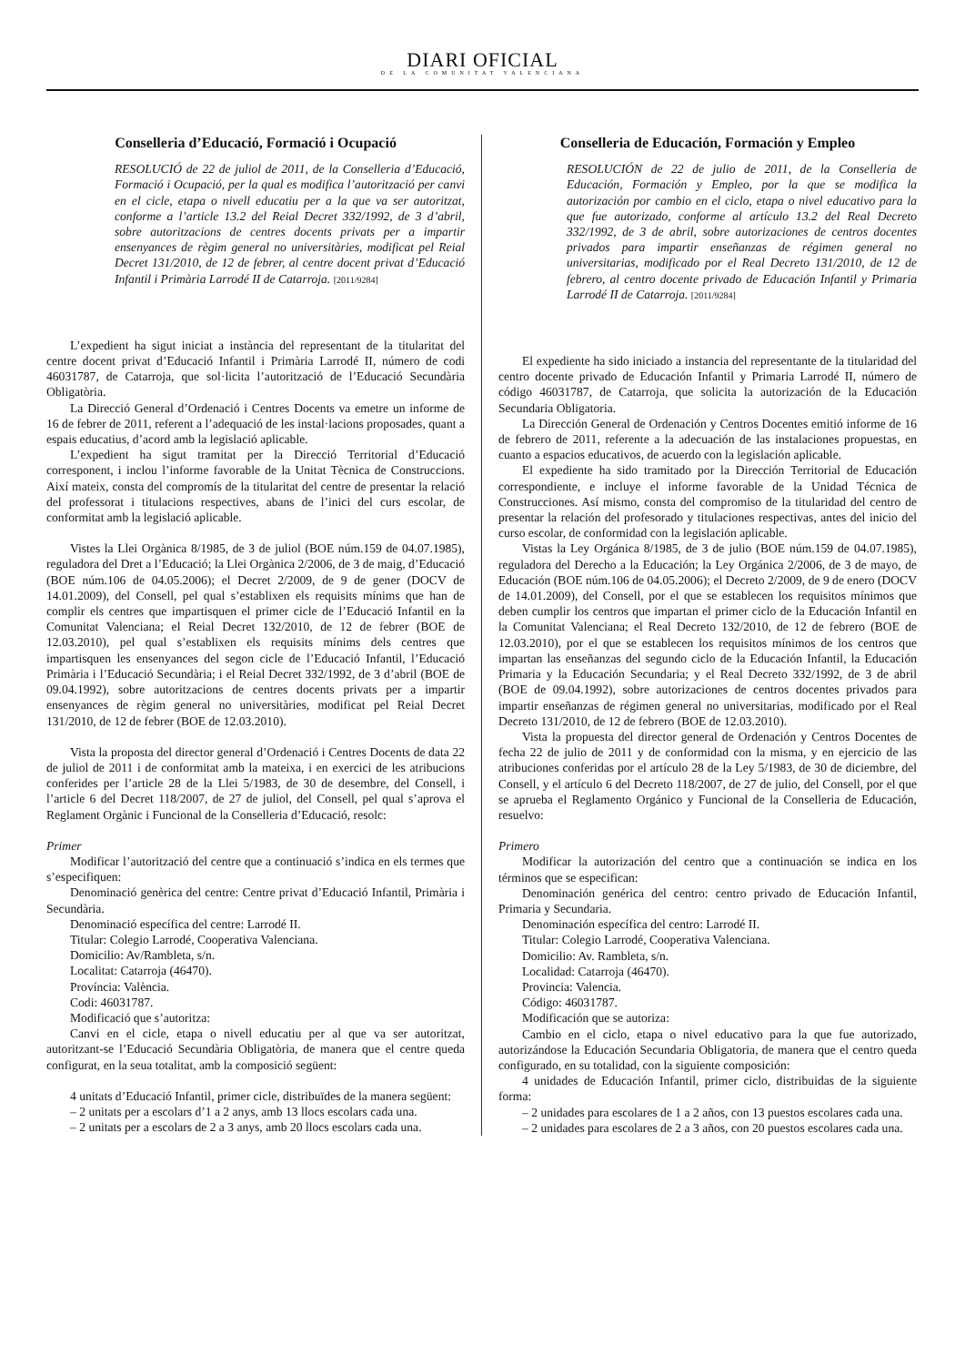DIARI OFICIAL
DE LA COMUNITAT VALENCIANA
Conselleria d’Educació, Formació i Ocupació
RESOLUCIÓ de 22 de juliol de 2011, de la Conselleria d’Educació, Formació i Ocupació, per la qual es modifica l’autorització per canvi en el cicle, etapa o nivell educatiu per a la que va ser autoritzat, conforme a l’article 13.2 del Reial Decret 332/1992, de 3 d’abril, sobre autoritzacions de centres docents privats per a impartir ensenyances de règim general no universitàries, modificat pel Reial Decret 131/2010, de 12 de febrer, al centre docent privat d’Educació Infantil i Primària Larrodé II de Catarroja. [2011/9284]
L’expedient ha sigut iniciat a instància del representant de la titularitat del centre docent privat d’Educació Infantil i Primària Larrodé II, número de codi 46031787, de Catarroja, que sol·licita l’autorització de l’Educació Secundària Obligatòria.
La Direcció General d’Ordenació i Centres Docents va emetre un informe de 16 de febrer de 2011, referent a l’adequació de les instal·lacions proposades, quant a espais educatius, d’acord amb la legislació aplicable.
L’expedient ha sigut tramitat per la Direcció Territorial d’Educació corresponent, i inclou l’informe favorable de la Unitat Tècnica de Construccions. Així mateix, consta del compromís de la titularitat del centre de presentar la relació del professorat i titulacions respectives, abans de l’inici del curs escolar, de conformitat amb la legislació aplicable.
Vistes la Llei Orgànica 8/1985, de 3 de juliol (BOE núm.159 de 04.07.1985), reguladora del Dret a l’Educació; la Llei Orgànica 2/2006, de 3 de maig, d’Educació (BOE núm.106 de 04.05.2006); el Decret 2/2009, de 9 de gener (DOCV de 14.01.2009), del Consell, pel qual s’establixen els requisits mínims que han de complir els centres que impartisquen el primer cicle de l’Educació Infantil en la Comunitat Valenciana; el Reial Decret 132/2010, de 12 de febrer (BOE de 12.03.2010), pel qual s’establixen els requisits mínims dels centres que impartisquen les ensenyances del segon cicle de l’Educació Infantil, l’Educació Primària i l’Educació Secundària; i el Reial Decret 332/1992, de 3 d’abril (BOE de 09.04.1992), sobre autoritzacions de centres docents privats per a impartir ensenyances de règim general no universitàries, modificat pel Reial Decret 131/2010, de 12 de febrer (BOE de 12.03.2010).
Vista la proposta del director general d’Ordenació i Centres Docents de data 22 de juliol de 2011 i de conformitat amb la mateixa, i en exercici de les atribucions conferides per l’article 28 de la Llei 5/1983, de 30 de desembre, del Consell, i l’article 6 del Decret 118/2007, de 27 de juliol, del Consell, pel qual s’aprova el Reglament Orgànic i Funcional de la Conselleria d’Educació, resolc:
Primer
Modificar l’autorització del centre que a continuació s’indica en els termes que s’especifiquen:
Denominació genèrica del centre: Centre privat d’Educació Infantil, Primària i Secundària.
Denominació específica del centre: Larrodé II.
Titular: Colegio Larrodé, Cooperativa Valenciana.
Domicilio: Av/Rambleta, s/n.
Localitat: Catarroja (46470).
Província: València.
Codi: 46031787.
Modificació que s’autoritza:
Canvi en el cicle, etapa o nivell educatiu per al que va ser autoritzat, autoritzant-se l’Educació Secundària Obligatòria, de manera que el centre queda configurat, en la seua totalitat, amb la composició següent:
4 unitats d’Educació Infantil, primer cicle, distribuïdes de la manera següent:
– 2 unitats per a escolars d’1 a 2 anys, amb 13 llocs escolars cada una.
– 2 unitats per a escolars de 2 a 3 anys, amb 20 llocs escolars cada una.
Conselleria de Educación, Formación y Empleo
RESOLUCIÓN de 22 de julio de 2011, de la Conselleria de Educación, Formación y Empleo, por la que se modifica la autorización por cambio en el ciclo, etapa o nivel educativo para la que fue autorizado, conforme al artículo 13.2 del Real Decreto 332/1992, de 3 de abril, sobre autorizaciones de centros docentes privados para impartir enseñanzas de régimen general no universitarias, modificado por el Real Decreto 131/2010, de 12 de febrero, al centro docente privado de Educación Infantil y Primaria Larrodé II de Catarroja. [2011/9284]
El expediente ha sido iniciado a instancia del representante de la titularidad del centro docente privado de Educación Infantil y Primaria Larrodé II, número de código 46031787, de Catarroja, que solicita la autorización de la Educación Secundaria Obligatoria.
La Dirección General de Ordenación y Centros Docentes emitió informe de 16 de febrero de 2011, referente a la adecuación de las instalaciones propuestas, en cuanto a espacios educativos, de acuerdo con la legislación aplicable.
El expediente ha sido tramitado por la Dirección Territorial de Educación correspondiente, e incluye el informe favorable de la Unidad Técnica de Construcciones. Así mismo, consta del compromiso de la titularidad del centro de presentar la relación del profesorado y titulaciones respectivas, antes del inicio del curso escolar, de conformidad con la legislación aplicable.
Vistas la Ley Orgánica 8/1985, de 3 de julio (BOE núm.159 de 04.07.1985), reguladora del Derecho a la Educación; la Ley Orgánica 2/2006, de 3 de mayo, de Educación (BOE núm.106 de 04.05.2006); el Decreto 2/2009, de 9 de enero (DOCV de 14.01.2009), del Consell, por el que se establecen los requisitos mínimos que deben cumplir los centros que impartan el primer ciclo de la Educación Infantil en la Comunitat Valenciana; el Real Decreto 132/2010, de 12 de febrero (BOE de 12.03.2010), por el que se establecen los requisitos mínimos de los centros que impartan las enseñanzas del segundo ciclo de la Educación Infantil, la Educación Primaria y la Educación Secundaria; y el Real Decreto 332/1992, de 3 de abril (BOE de 09.04.1992), sobre autorizaciones de centros docentes privados para impartir enseñanzas de régimen general no universitarias, modificado por el Real Decreto 131/2010, de 12 de febrero (BOE de 12.03.2010).
Vista la propuesta del director general de Ordenación y Centros Docentes de fecha 22 de julio de 2011 y de conformidad con la misma, y en ejercicio de las atribuciones conferidas por el artículo 28 de la Ley 5/1983, de 30 de diciembre, del Consell, y el artículo 6 del Decreto 118/2007, de 27 de julio, del Consell, por el que se aprueba el Reglamento Orgánico y Funcional de la Conselleria de Educación, resuelvo:
Primero
Modificar la autorización del centro que a continuación se indica en los términos que se especifican:
Denominación genérica del centro: centro privado de Educación Infantil, Primaria y Secundaria.
Denominación específica del centro: Larrodé II.
Titular: Colegio Larrodé, Cooperativa Valenciana.
Domicilio: Av. Rambleta, s/n.
Localidad: Catarroja (46470).
Provincia: Valencia.
Código: 46031787.
Modificación que se autoriza:
Cambio en el ciclo, etapa o nivel educativo para la que fue autorizado, autorizándose la Educación Secundaria Obligatoria, de manera que el centro queda configurado, en su totalidad, con la siguiente composición:
4 unidades de Educación Infantil, primer ciclo, distribuidas de la siguiente forma:
– 2 unidades para escolares de 1 a 2 años, con 13 puestos escolares cada una.
– 2 unidades para escolares de 2 a 3 años, con 20 puestos escolares cada una.